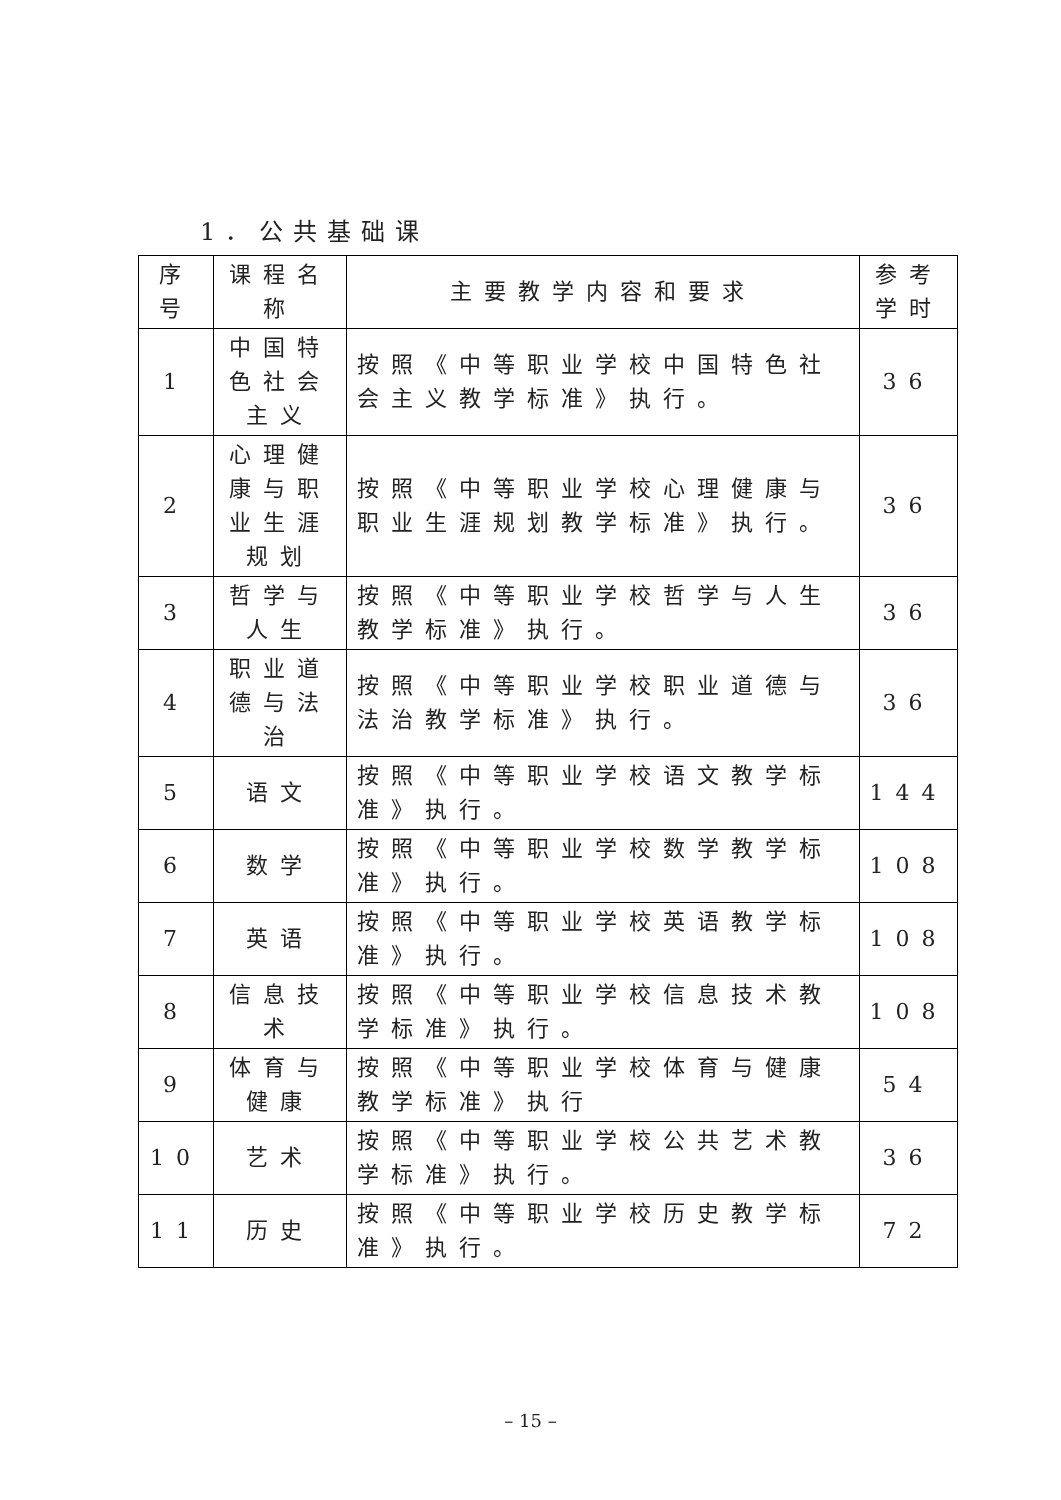1．公共基础课
| 序号 | 课程名称 | 主要教学内容和要求 | 参考学时 |
| --- | --- | --- | --- |
| 1 | 中国特色社会主义 | 按照《中等职业学校中国特色社会主义教学标准》执行。 | 36 |
| 2 | 心理健康与职业生涯规划 | 按照《中等职业学校心理健康与职业生涯规划教学标准》执行。 | 36 |
| 3 | 哲学与人生 | 按照《中等职业学校哲学与人生教学标准》执行。 | 36 |
| 4 | 职业道德与法治 | 按照《中等职业学校职业道德与法治教学标准》执行。 | 36 |
| 5 | 语文 | 按照《中等职业学校语文教学标准》执行。 | 144 |
| 6 | 数学 | 按照《中等职业学校数学教学标准》执行。 | 108 |
| 7 | 英语 | 按照《中等职业学校英语教学标准》执行。 | 108 |
| 8 | 信息技术 | 按照《中等职业学校信息技术教学标准》执行。 | 108 |
| 9 | 体育与健康 | 按照《中等职业学校体育与健康教学标准》执行 | 54 |
| 10 | 艺术 | 按照《中等职业学校公共艺术教学标准》执行。 | 36 |
| 11 | 历史 | 按照《中等职业学校历史教学标准》执行。 | 72 |
– 15 –